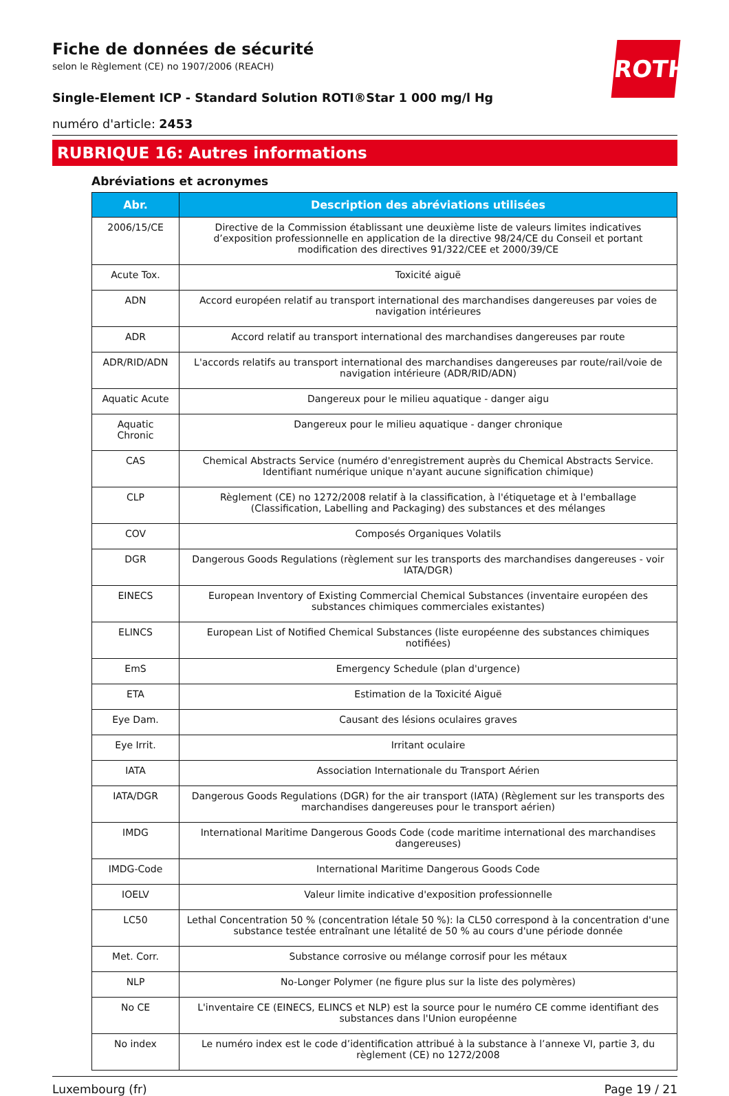ROTH
Fiche de données de sécurité
selon le Règlement (CE) no 1907/2006 (REACH)
Single-Element ICP - Standard Solution ROTI®Star 1 000 mg/l Hg
numéro d'article: 2453
RUBRIQUE 16: Autres informations
Abréviations et acronymes
| Abr. | Description des abréviations utilisées |
| --- | --- |
| 2006/15/CE | Directive de la Commission établissant une deuxième liste de valeurs limites indicatives d’exposition professionnelle en application de la directive 98/24/CE du Conseil et portant modification des directives 91/322/CEE et 2000/39/CE |
| Acute Tox. | Toxicité aiguë |
| ADN | Accord européen relatif au transport international des marchandises dangereuses par voies de navigation intérieures |
| ADR | Accord relatif au transport international des marchandises dangereuses par route |
| ADR/RID/ADN | L'accords relatifs au transport international des marchandises dangereuses par route/rail/voie de navigation intérieure (ADR/RID/ADN) |
| Aquatic Acute | Dangereux pour le milieu aquatique - danger aigu |
| Aquatic Chronic | Dangereux pour le milieu aquatique - danger chronique |
| CAS | Chemical Abstracts Service (numéro d'enregistrement auprès du Chemical Abstracts Service. Identifiant numérique unique n'ayant aucune signification chimique) |
| CLP | Règlement (CE) no 1272/2008 relatif à la classification, à l'étiquetage et à l'emballage (Classification, Labelling and Packaging) des substances et des mélanges |
| COV | Composés Organiques Volatils |
| DGR | Dangerous Goods Regulations (règlement sur les transports des marchandises dangereuses - voir IATA/DGR) |
| EINECS | European Inventory of Existing Commercial Chemical Substances (inventaire européen des substances chimiques commerciales existantes) |
| ELINCS | European List of Notified Chemical Substances (liste européenne des substances chimiques notifiées) |
| EmS | Emergency Schedule (plan d'urgence) |
| ETA | Estimation de la Toxicité Aiguë |
| Eye Dam. | Causant des lésions oculaires graves |
| Eye Irrit. | Irritant oculaire |
| IATA | Association Internationale du Transport Aérien |
| IATA/DGR | Dangerous Goods Regulations (DGR) for the air transport (IATA) (Règlement sur les transports des marchandises dangereuses pour le transport aérien) |
| IMDG | International Maritime Dangerous Goods Code (code maritime international des marchandises dangereuses) |
| IMDG-Code | International Maritime Dangerous Goods Code |
| IOELV | Valeur limite indicative d'exposition professionnelle |
| LC50 | Lethal Concentration 50 % (concentration létale 50 %): la CL50 correspond à la concentration d'une substance testée entraînant une létalité de 50 % au cours d'une période donnée |
| Met. Corr. | Substance corrosive ou mélange corrosif pour les métaux |
| NLP | No-Longer Polymer (ne figure plus sur la liste des polymères) |
| No CE | L'inventaire CE (EINECS, ELINCS et NLP) est la source pour le numéro CE comme identifiant des substances dans l'Union européenne |
| No index | Le numéro index est le code d’identification attribué à la substance à l’annexe VI, partie 3, du règlement (CE) no 1272/2008 |
Luxembourg (fr) Page 19 / 21